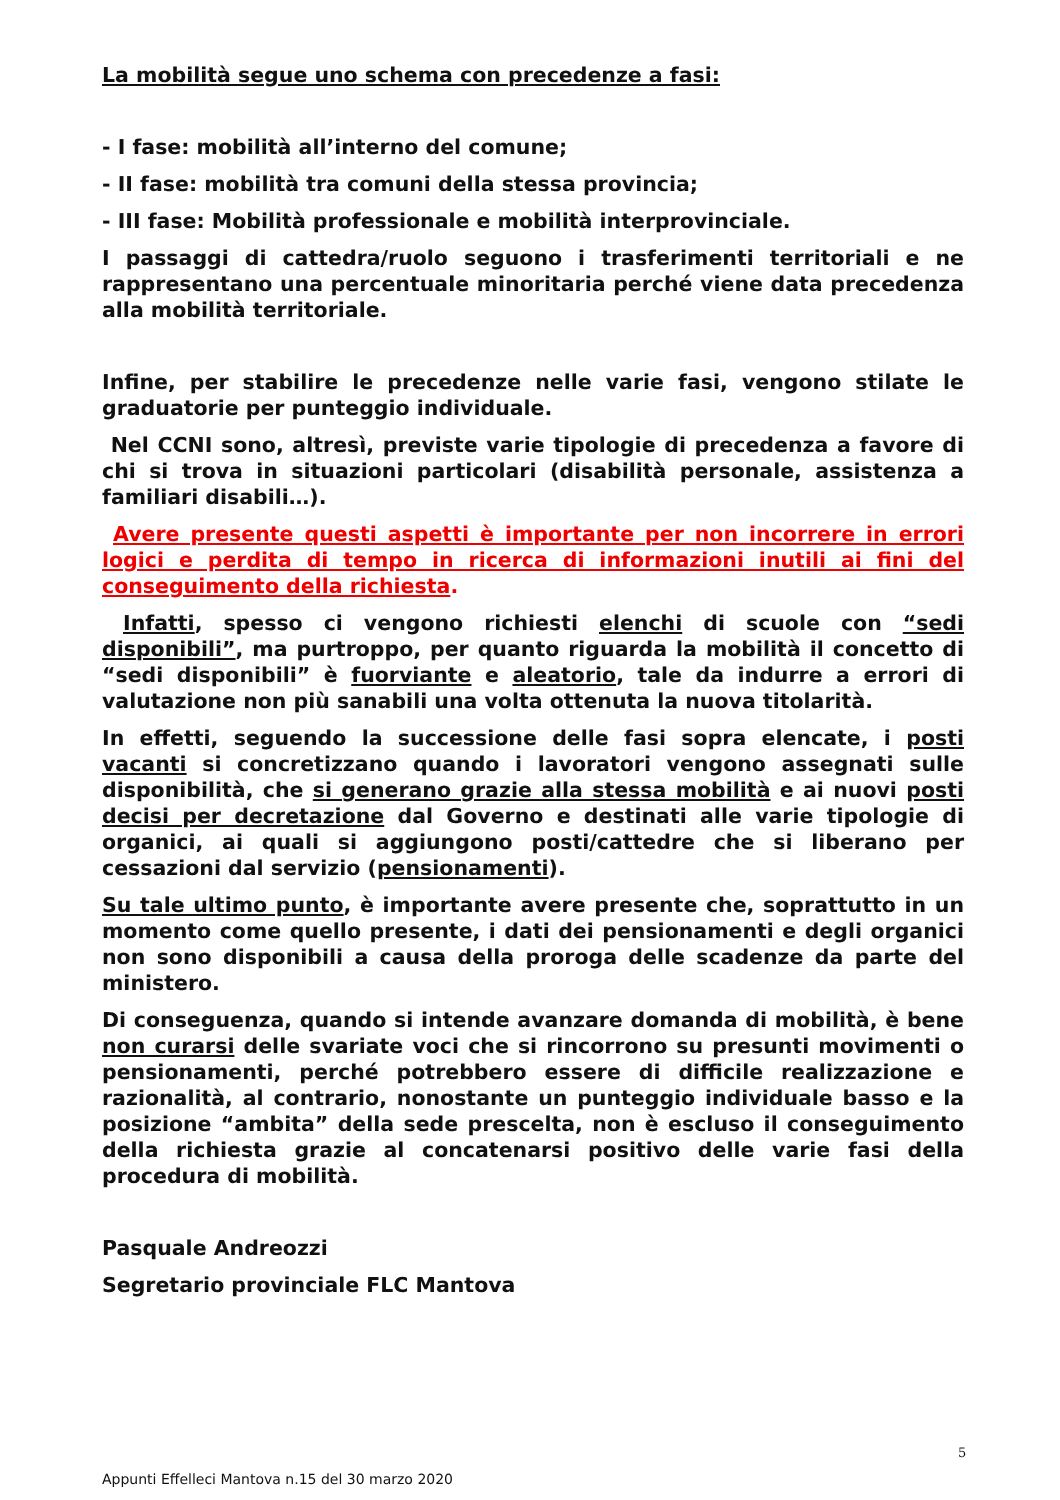La mobilità segue uno schema con precedenze a fasi:
- I fase: mobilità all’interno del comune;
- II fase: mobilità tra comuni della stessa provincia;
- III fase: Mobilità professionale e mobilità interprovinciale.
I passaggi di cattedra/ruolo seguono i trasferimenti territoriali e ne rappresentano una percentuale minoritaria perché viene data precedenza alla mobilità territoriale.
Infine, per stabilire le precedenze nelle varie fasi, vengono stilate le graduatorie per punteggio individuale.
Nel CCNI sono, altresì, previste varie tipologie di precedenza a favore di chi si trova in situazioni particolari (disabilità personale, assistenza a familiari disabili…).
Avere presente questi aspetti è importante per non incorrere in errori logici e perdita di tempo in ricerca di informazioni inutili ai fini del conseguimento della richiesta.
Infatti, spesso ci vengono richiesti elenchi di scuole con “sedi disponibili”, ma purtroppo, per quanto riguarda la mobilità il concetto di “sedi disponibili” è fuorviante e aleatorio, tale da indurre a errori di valutazione non più sanabili una volta ottenuta la nuova titolarità.
In effetti, seguendo la successione delle fasi sopra elencate, i posti vacanti si concretizzano quando i lavoratori vengono assegnati sulle disponibilità, che si generano grazie alla stessa mobilità e ai nuovi posti decisi per decretazione dal Governo e destinati alle varie tipologie di organici, ai quali si aggiungono posti/cattedre che si liberano per cessazioni dal servizio (pensionamenti).
Su tale ultimo punto, è importante avere presente che, soprattutto in un momento come quello presente, i dati dei pensionamenti e degli organici non sono disponibili a causa della proroga delle scadenze da parte del ministero.
Di conseguenza, quando si intende avanzare domanda di mobilità, è bene non curarsi delle svariate voci che si rincorrono su presunti movimenti o pensionamenti, perché potrebbero essere di difficile realizzazione e razionalità, al contrario, nonostante un punteggio individuale basso e la posizione “ambita” della sede prescelta, non è escluso il conseguimento della richiesta grazie al concatenarsi positivo delle varie fasi della procedura di mobilità.
Pasquale Andreozzi
Segretario provinciale FLC Mantova
5
Appunti Effelleci Mantova n.15 del 30 marzo 2020